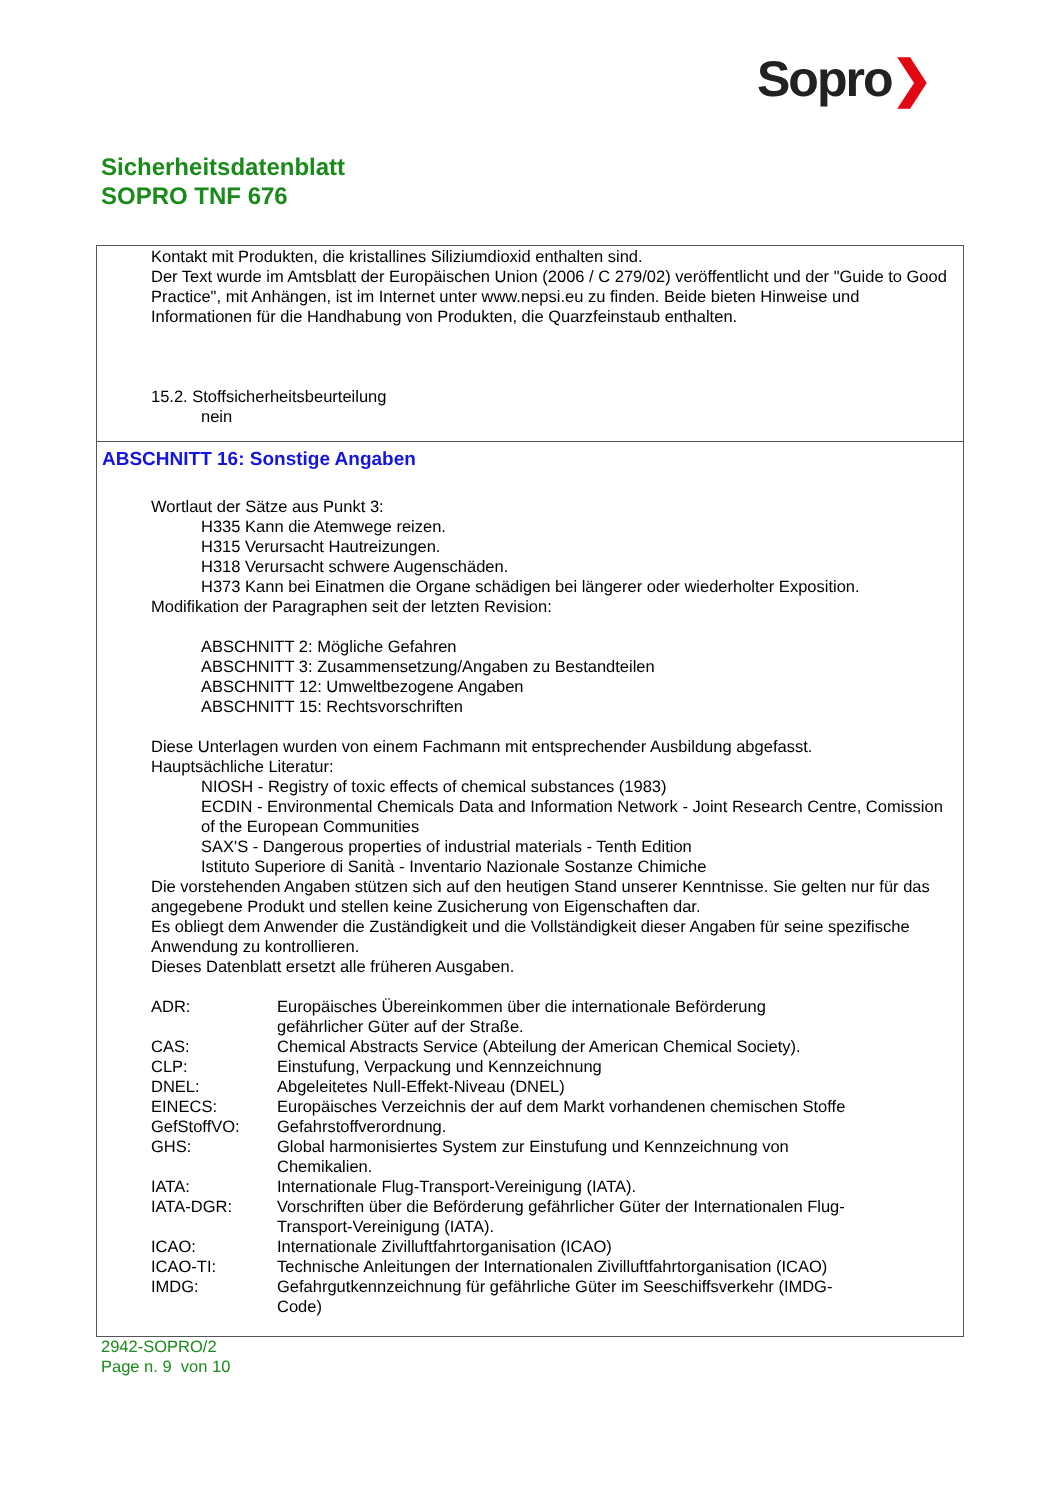Sopro❯
Sicherheitsdatenblatt
SOPRO TNF 676
Kontakt mit Produkten, die kristallines Siliziumdioxid enthalten sind.
Der Text wurde im Amtsblatt der Europäischen Union (2006 / C 279/02) veröffentlicht und der "Guide to Good Practice", mit Anhängen, ist im Internet unter www.nepsi.eu zu finden. Beide bieten Hinweise und Informationen für die Handhabung von Produkten, die Quarzfeinstaub enthalten.
15.2. Stoffsicherheitsbeurteilung
nein
ABSCHNITT 16: Sonstige Angaben
Wortlaut der Sätze aus Punkt 3:
H335 Kann die Atemwege reizen.
H315 Verursacht Hautreizungen.
H318 Verursacht schwere Augenschäden.
H373 Kann bei Einatmen die Organe schädigen bei längerer oder wiederholter Exposition.
Modifikation der Paragraphen seit der letzten Revision:
ABSCHNITT 2: Mögliche Gefahren
ABSCHNITT 3: Zusammensetzung/Angaben zu Bestandteilen
ABSCHNITT 12: Umweltbezogene Angaben
ABSCHNITT 15: Rechtsvorschriften
Diese Unterlagen wurden von einem Fachmann mit entsprechender Ausbildung abgefasst.
Hauptsächliche Literatur:
NIOSH - Registry of toxic effects of chemical substances (1983)
ECDIN - Environmental Chemicals Data and Information Network - Joint Research Centre, Comission of the European Communities
SAX'S - Dangerous properties of industrial materials - Tenth Edition
Istituto Superiore di Sanità - Inventario Nazionale Sostanze Chimiche
Die vorstehenden Angaben stützen sich auf den heutigen Stand unserer Kenntnisse. Sie gelten nur für das angegebene Produkt und stellen keine Zusicherung von Eigenschaften dar.
Es obliegt dem Anwender die Zuständigkeit und die Vollständigkeit dieser Angaben für seine spezifische Anwendung zu kontrollieren.
Dieses Datenblatt ersetzt alle früheren Ausgaben.
| ADR: | Europäisches Übereinkommen über die internationale Beförderung gefährlicher Güter auf der Straße. |
| CAS: | Chemical Abstracts Service (Abteilung der American Chemical Society). |
| CLP: | Einstufung, Verpackung und Kennzeichnung |
| DNEL: | Abgeleitetes Null-Effekt-Niveau (DNEL) |
| EINECS: | Europäisches Verzeichnis der auf dem Markt vorhandenen chemischen Stoffe |
| GefStoffVO: | Gefahrstoffverordnung. |
| GHS: | Global harmonisiertes System zur Einstufung und Kennzeichnung von Chemikalien. |
| IATA: | Internationale Flug-Transport-Vereinigung (IATA). |
| IATA-DGR: | Vorschriften über die Beförderung gefährlicher Güter der Internationalen Flug-Transport-Vereinigung (IATA). |
| ICAO: | Internationale Zivilluftfahrtorganisation (ICAO) |
| ICAO-TI: | Technische Anleitungen der Internationalen Zivilluftfahrtorganisation (ICAO) |
| IMDG: | Gefahrgutkennzeichnung für gefährliche Güter im Seeschiffsverkehr (IMDG-Code) |
2942-SOPRO/2
Page n. 9 von 10